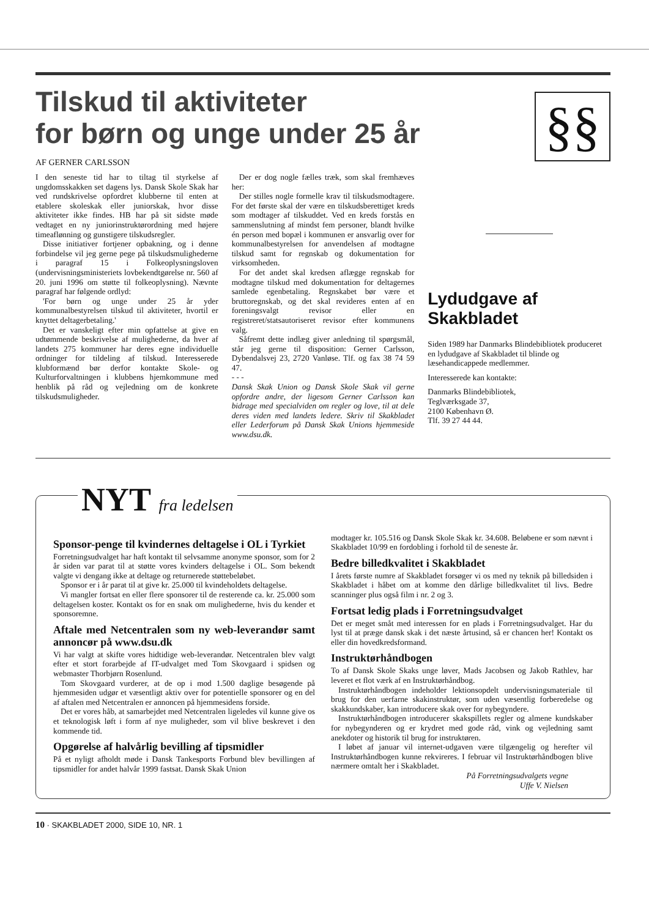§§
Tilskud til aktiviteter
for børn og unge under 25 år
AF GERNER CARLSSON
I den seneste tid har to tiltag til styrkelse af ungdomsskakken set dagens lys. Dansk Skole Skak har ved rundskrivelse opfordret klubberne til enten at etablere skoleskak eller juniorskak, hvor disse aktiviteter ikke findes. HB har på sit sidste møde vedtaget en ny juniorinstruktørordning med højere timeaflønning og gunstigere tilskudsregler.
Disse initiativer fortjener opbakning, og i denne forbindelse vil jeg gerne pege på tilskudsmulighederne i paragraf 15 i Folkeoplysningsloven (undervisningsministeriets lovbekendtgørelse nr. 560 af 20. juni 1996 om støtte til folkeoplysning). Nævnte paragraf har følgende ordlyd:
'For børn og unge under 25 år yder kommunalbestyrelsen tilskud til aktiviteter, hvortil er knyttet deltagerbetaling.'
Det er vanskeligt efter min opfattelse at give en udtømmende beskrivelse af mulighederne, da hver af landets 275 kommuner har deres egne individuelle ordninger for tildeling af tilskud. Interesserede klubformænd bør derfor kontakte Skole- og Kulturforvaltningen i klubbens hjemkommune med henblik på råd og vejledning om de konkrete tilskudsmuligheder.
Der er dog nogle fælles træk, som skal fremhæves her:
Der stilles nogle formelle krav til tilskudsmodtagere. For det første skal der være en tilskudsberettiget kreds som modtager af tilskuddet. Ved en kreds forstås en sammenslutning af mindst fem personer, blandt hvilke én person med bopæl i kommunen er ansvarlig over for kommunalbestyrelsen for anvendelsen af modtagne tilskud samt for regnskab og dokumentation for virksomheden.
For det andet skal kredsen aflægge regnskab for modtagne tilskud med dokumentation for deltagernes samlede egenbetaling. Regnskabet bør være et bruttoregnskab, og det skal revideres enten af en foreningsvalgt revisor eller en registreret/statsautoriseret revisor efter kommunens valg.
Såfremt dette indlæg giver anledning til spørgsmål, står jeg gerne til disposition: Gerner Carlsson, Dybendalsvej 23, 2720 Vanløse. Tlf. og fax 38 74 59 47.
- - -
Dansk Skak Union og Dansk Skole Skak vil gerne opfordre andre, der ligesom Gerner Carlsson kan bidrage med specialviden om regler og love, til at dele deres viden med landets ledere. Skriv til Skakbladet eller Lederforum på Dansk Skak Unions hjemmeside www.dsu.dk.
Lydudgave af Skakbladet
Siden 1989 har Danmarks Blindebibliotek produceret en lydudgave af Skakbladet til blinde og læsehandicappede medlemmer.
Interesserede kan kontakte:
Danmarks Blindebibliotek,
Teglværksgade 37,
2100 København Ø.
Tlf. 39 27 44 44.
NYT fra ledelsen
Sponsor-penge til kvindernes deltagelse i OL i Tyrkiet
Forretningsudvalget har haft kontakt til selvsamme anonyme sponsor, som for 2 år siden var parat til at støtte vores kvinders deltagelse i OL. Som bekendt valgte vi dengang ikke at deltage og returnerede støttebeløbet.
Sponsor er i år parat til at give kr. 25.000 til kvindeholdets deltagelse.
Vi mangler fortsat en eller flere sponsorer til de resterende ca. kr. 25.000 som deltagelsen koster. Kontakt os for en snak om mulighederne, hvis du kender et sponsoremne.
Aftale med Netcentralen som ny web-leverandør samt annoncør på www.dsu.dk
Vi har valgt at skifte vores hidtidige web-leverandør. Netcentralen blev valgt efter et stort forarbejde af IT-udvalget med Tom Skovgaard i spidsen og webmaster Thorbjørn Rosenlund.
Tom Skovgaard vurderer, at de op i mod 1.500 daglige besøgende på hjemmesiden udgør et væsentligt aktiv over for potentielle sponsorer og en del af aftalen med Netcentralen er annoncen på hjemmesidens forside.
Det er vores håb, at samarbejdet med Netcentralen ligeledes vil kunne give os et teknologisk løft i form af nye muligheder, som vil blive beskrevet i den kommende tid.
Opgørelse af halvårlig bevilling af tipsmidler
På et nyligt afholdt møde i Dansk Tankesports Forbund blev bevillingen af tipsmidler for andet halvår 1999 fastsat. Dansk Skak Union
modtager kr. 105.516 og Dansk Skole Skak kr. 34.608. Beløbene er som nævnt i Skakbladet 10/99 en fordobling i forhold til de seneste år.
Bedre billedkvalitet i Skakbladet
I årets første numre af Skakbladet forsøger vi os med ny teknik på billedsiden i Skakbladet i håbet om at komme den dårlige billedkvalitet til livs. Bedre scanninger plus også film i nr. 2 og 3.
Fortsat ledig plads i Forretningsudvalget
Det er meget småt med interessen for en plads i Forretningsudvalget. Har du lyst til at præge dansk skak i det næste årtusind, så er chancen her! Kontakt os eller din hovedkredsformand.
Instruktørhåndbogen
To af Dansk Skole Skaks unge løver, Mads Jacobsen og Jakob Rathlev, har leveret et flot værk af en Instruktørhåndbog.
Instruktørhåndbogen indeholder lektionsopdelt undervisningsmateriale til brug for den uerfarne skakinstruktør, som uden væsentlig forberedelse og skakkundskaber, kan introducere skak over for nybegyndere.
Instruktørhåndbogen introducerer skakspillets regler og almene kundskaber for nybegynderen og er krydret med gode råd, vink og vejledning samt anekdoter og historik til brug for instruktøren.
I løbet af januar vil internet-udgaven være tilgængelig og herefter vil Instruktørhåndbogen kunne rekvireres. I februar vil Instruktørhåndbogen blive nærmere omtalt her i Skakbladet.
På Forretningsudvalgets vegne
Uffe V. Nielsen
10 · SKAKBLADET 2000, SIDE 10, NR. 1